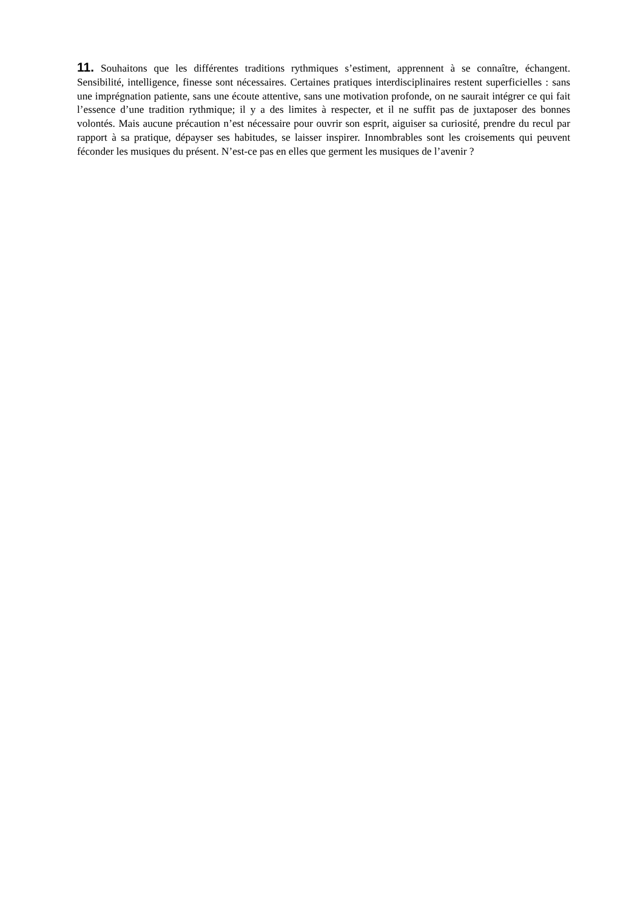11. Souhaitons que les différentes traditions rythmiques s’estiment, apprennent à se connaître, échangent. Sensibilité, intelligence, finesse sont nécessaires. Certaines pratiques interdisciplinaires restent superficielles : sans une imprégnation patiente, sans une écoute attentive, sans une motivation profonde, on ne saurait intégrer ce qui fait l’essence d’une tradition rythmique; il y a des limites à respecter, et il ne suffit pas de juxtaposer des bonnes volontés. Mais aucune précaution n’est nécessaire pour ouvrir son esprit, aiguiser sa curiosité, prendre du recul par rapport à sa pratique, dépayser ses habitudes, se laisser inspirer. Innombrables sont les croisements qui peuvent féconder les musiques du présent. N’est-ce pas en elles que germent les musiques de l’avenir ?